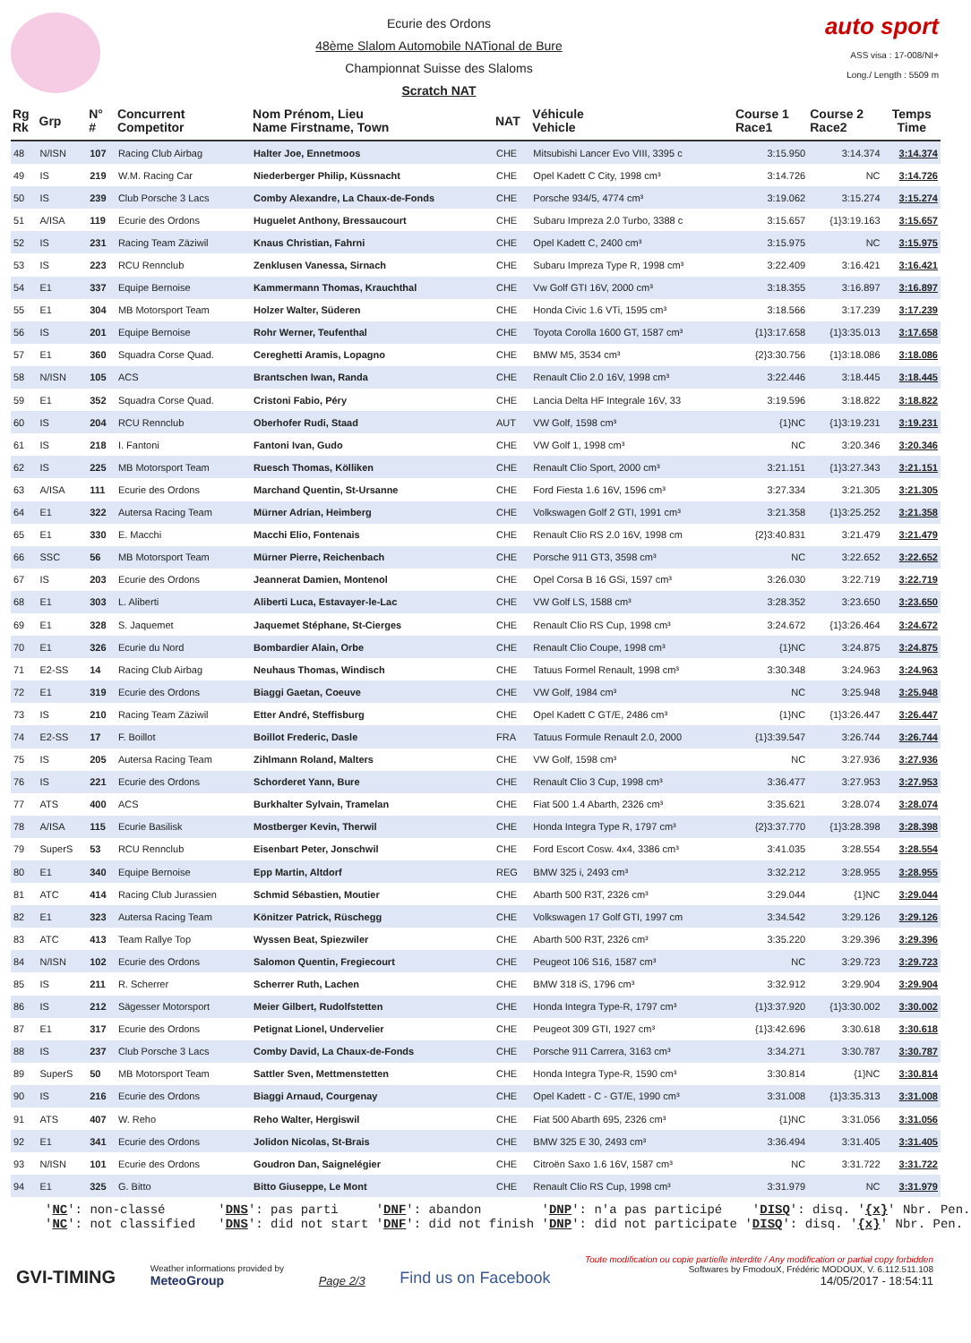Ecurie des Ordons
48ème Slalom Automobile NATional de Bure
Championnat Suisse des Slaloms
Scratch NAT
auto sport
ASS visa : 17-008/NI+
Long./ Length : 5509 m
| Rg Rk | Grp | N° # | Concurrent Competitor | Nom Prénom, Lieu Name Firstname, Town | NAT | Véhicule Vehicle | Course 1 Race1 | Course 2 Race2 | Temps Time |
| --- | --- | --- | --- | --- | --- | --- | --- | --- | --- |
| 48 | N/ISN | 107 | Racing Club Airbag | Halter Joe, Ennetmoos | CHE | Mitsubishi Lancer Evo VIII, 3395 c | 3:15.950 | 3:14.374 | 3:14.374 |
| 49 | IS | 219 | W.M. Racing Car | Niederberger Philip, Küssnacht | CHE | Opel Kadett C City, 1998 cm³ | 3:14.726 | NC | 3:14.726 |
| 50 | IS | 239 | Club Porsche 3 Lacs | Comby Alexandre, La Chaux-de-Fonds | CHE | Porsche 934/5, 4774 cm³ | 3:19.062 | 3:15.274 | 3:15.274 |
| 51 | A/ISA | 119 | Ecurie des Ordons | Huguelet Anthony, Bressaucourt | CHE | Subaru Impreza 2.0 Turbo, 3388 c | 3:15.657 | {1}3:19.163 | 3:15.657 |
| 52 | IS | 231 | Racing Team Zäziwil | Knaus Christian, Fahrni | CHE | Opel Kadett C, 2400 cm³ | 3:15.975 | NC | 3:15.975 |
| 53 | IS | 223 | RCU Rennclub | Zenklusen Vanessa, Sirnach | CHE | Subaru Impreza Type R, 1998 cm³ | 3:22.409 | 3:16.421 | 3:16.421 |
| 54 | E1 | 337 | Equipe Bernoise | Kammermann Thomas, Krauchthal | CHE | Vw Golf GTI 16V, 2000 cm³ | 3:18.355 | 3:16.897 | 3:16.897 |
| 55 | E1 | 304 | MB Motorsport Team | Holzer Walter, Süderen | CHE | Honda Civic 1.6 VTi, 1595 cm³ | 3:18.566 | 3:17.239 | 3:17.239 |
| 56 | IS | 201 | Equipe Bernoise | Rohr Werner, Teufenthal | CHE | Toyota Corolla 1600 GT, 1587 cm³ | {1}3:17.658 | {1}3:35.013 | 3:17.658 |
| 57 | E1 | 360 | Squadra Corse Quad. | Cereghetti Aramis, Lopagno | CHE | BMW M5, 3534 cm³ | {2}3:30.756 | {1}3:18.086 | 3:18.086 |
| 58 | N/ISN | 105 | ACS | Brantschen Iwan, Randa | CHE | Renault Clio 2.0 16V, 1998 cm³ | 3:22.446 | 3:18.445 | 3:18.445 |
| 59 | E1 | 352 | Squadra Corse Quad. | Cristoni Fabio, Péry | CHE | Lancia Delta HF Integrale 16V, 33 | 3:19.596 | 3:18.822 | 3:18.822 |
| 60 | IS | 204 | RCU Rennclub | Oberhofer Rudi, Staad | AUT | VW Golf, 1598 cm³ | {1}NC | {1}3:19.231 | 3:19.231 |
| 61 | IS | 218 | I. Fantoni | Fantoni Ivan, Gudo | CHE | VW Golf 1, 1998 cm³ | NC | 3:20.346 | 3:20.346 |
| 62 | IS | 225 | MB Motorsport Team | Ruesch Thomas, Kölliken | CHE | Renault Clio Sport, 2000 cm³ | 3:21.151 | {1}3:27.343 | 3:21.151 |
| 63 | A/ISA | 111 | Ecurie des Ordons | Marchand Quentin, St-Ursanne | CHE | Ford Fiesta 1.6 16V, 1596 cm³ | 3:27.334 | 3:21.305 | 3:21.305 |
| 64 | E1 | 322 | Autersa Racing Team | Mürner Adrian, Heimberg | CHE | Volkswagen Golf 2 GTI, 1991 cm³ | 3:21.358 | {1}3:25.252 | 3:21.358 |
| 65 | E1 | 330 | E. Macchi | Macchi Elio, Fontenais | CHE | Renault Clio RS 2.0 16V, 1998 cm | {2}3:40.831 | 3:21.479 | 3:21.479 |
| 66 | SSC | 56 | MB Motorsport Team | Mürner Pierre, Reichenbach | CHE | Porsche 911 GT3, 3598 cm³ | NC | 3:22.652 | 3:22.652 |
| 67 | IS | 203 | Ecurie des Ordons | Jeannerat Damien, Montenol | CHE | Opel Corsa B 16 GSi, 1597 cm³ | 3:26.030 | 3:22.719 | 3:22.719 |
| 68 | E1 | 303 | L. Aliberti | Aliberti Luca, Estavayer-le-Lac | CHE | VW Golf LS, 1588 cm³ | 3:28.352 | 3:23.650 | 3:23.650 |
| 69 | E1 | 328 | S. Jaquemet | Jaquemet Stéphane, St-Cierges | CHE | Renault Clio RS Cup, 1998 cm³ | 3:24.672 | {1}3:26.464 | 3:24.672 |
| 70 | E1 | 326 | Ecurie du Nord | Bombardier Alain, Orbe | CHE | Renault Clio Coupe, 1998 cm³ | {1}NC | 3:24.875 | 3:24.875 |
| 71 | E2-SS | 14 | Racing Club Airbag | Neuhaus Thomas, Windisch | CHE | Tatuus Formel Renault, 1998 cm³ | 3:30.348 | 3:24.963 | 3:24.963 |
| 72 | E1 | 319 | Ecurie des Ordons | Biaggi Gaetan, Coeuve | CHE | VW Golf, 1984 cm³ | NC | 3:25.948 | 3:25.948 |
| 73 | IS | 210 | Racing Team Zäziwil | Etter André, Steffisburg | CHE | Opel Kadett C GT/E, 2486 cm³ | {1}NC | {1}3:26.447 | 3:26.447 |
| 74 | E2-SS | 17 | F. Boillot | Boillot Frederic, Dasle | FRA | Tatuus Formule Renault 2.0, 2000 | {1}3:39.547 | 3:26.744 | 3:26.744 |
| 75 | IS | 205 | Autersa Racing Team | Zihlmann Roland, Malters | CHE | VW Golf, 1598 cm³ | NC | 3:27.936 | 3:27.936 |
| 76 | IS | 221 | Ecurie des Ordons | Schorderet Yann, Bure | CHE | Renault Clio 3 Cup, 1998 cm³ | 3:36.477 | 3:27.953 | 3:27.953 |
| 77 | ATS | 400 | ACS | Burkhalter Sylvain, Tramelan | CHE | Fiat 500 1.4 Abarth, 2326 cm³ | 3:35.621 | 3:28.074 | 3:28.074 |
| 78 | A/ISA | 115 | Ecurie Basilisk | Mostberger Kevin, Therwil | CHE | Honda Integra Type R, 1797 cm³ | {2}3:37.770 | {1}3:28.398 | 3:28.398 |
| 79 | SuperS | 53 | RCU Rennclub | Eisenbart Peter, Jonschwil | CHE | Ford Escort Cosw. 4x4, 3386 cm³ | 3:41.035 | 3:28.554 | 3:28.554 |
| 80 | E1 | 340 | Equipe Bernoise | Epp Martin, Altdorf | REG | BMW 325 i, 2493 cm³ | 3:32.212 | 3:28.955 | 3:28.955 |
| 81 | ATC | 414 | Racing Club Jurassien | Schmid Sébastien, Moutier | CHE | Abarth 500 R3T, 2326 cm³ | 3:29.044 | {1}NC | 3:29.044 |
| 82 | E1 | 323 | Autersa Racing Team | Könitzer Patrick, Rüschegg | CHE | Volkswagen 17 Golf GTI, 1997 cm | 3:34.542 | 3:29.126 | 3:29.126 |
| 83 | ATC | 413 | Team Rallye Top | Wyssen Beat, Spiezwiler | CHE | Abarth 500 R3T, 2326 cm³ | 3:35.220 | 3:29.396 | 3:29.396 |
| 84 | N/ISN | 102 | Ecurie des Ordons | Salomon Quentin, Fregiecourt | CHE | Peugeot 106 S16, 1587 cm³ | NC | 3:29.723 | 3:29.723 |
| 85 | IS | 211 | R. Scherrer | Scherrer Ruth, Lachen | CHE | BMW 318 iS, 1796 cm³ | 3:32.912 | 3:29.904 | 3:29.904 |
| 86 | IS | 212 | Sägesser Motorsport | Meier Gilbert, Rudolfstetten | CHE | Honda Integra Type-R, 1797 cm³ | {1}3:37.920 | {1}3:30.002 | 3:30.002 |
| 87 | E1 | 317 | Ecurie des Ordons | Petignat Lionel, Undervelier | CHE | Peugeot 309 GTI, 1927 cm³ | {1}3:42.696 | 3:30.618 | 3:30.618 |
| 88 | IS | 237 | Club Porsche 3 Lacs | Comby David, La Chaux-de-Fonds | CHE | Porsche 911 Carrera, 3163 cm³ | 3:34.271 | 3:30.787 | 3:30.787 |
| 89 | SuperS | 50 | MB Motorsport Team | Sattler Sven, Mettmenstetten | CHE | Honda Integra Type-R, 1590 cm³ | 3:30.814 | {1}NC | 3:30.814 |
| 90 | IS | 216 | Ecurie des Ordons | Biaggi Arnaud, Courgenay | CHE | Opel Kadett - C - GT/E, 1990 cm³ | 3:31.008 | {1}3:35.313 | 3:31.008 |
| 91 | ATS | 407 | W. Reho | Reho Walter, Hergiswil | CHE | Fiat 500 Abarth 695, 2326 cm³ | {1}NC | 3:31.056 | 3:31.056 |
| 92 | E1 | 341 | Ecurie des Ordons | Jolidon Nicolas, St-Brais | CHE | BMW 325 E 30, 2493 cm³ | 3:36.494 | 3:31.405 | 3:31.405 |
| 93 | N/ISN | 101 | Ecurie des Ordons | Goudron Dan, Saignelégier | CHE | Citroën Saxo 1.6 16V, 1587 cm³ | NC | 3:31.722 | 3:31.722 |
| 94 | E1 | 325 | G. Bitto | Bitto Giuseppe, Le Mont | CHE | Renault Clio RS Cup, 1998 cm³ | 3:31.979 | NC | 3:31.979 |
'NC': non-classé 'DNS': pas parti 'DNF': abandon 'DNP': n'a pas participé 'DISQ': disq. '{x}' Nbr. Pen. 'NC': not classified 'DNS': did not start 'DNF': did not finish 'DNP': did not participate 'DISQ': disq. '{x}' Nbr. Pen.
GVI-TIMING
Weather informations provided by
MeteoGroup
Page 2/3
Find us on Facebook
Toute modification ou copie partielle interdite / Any modification or partial copy forbidden
Softwares by FmodouX, Frédéric MODOUX, V. 6.112.511.108
14/05/2017 - 18:54:11